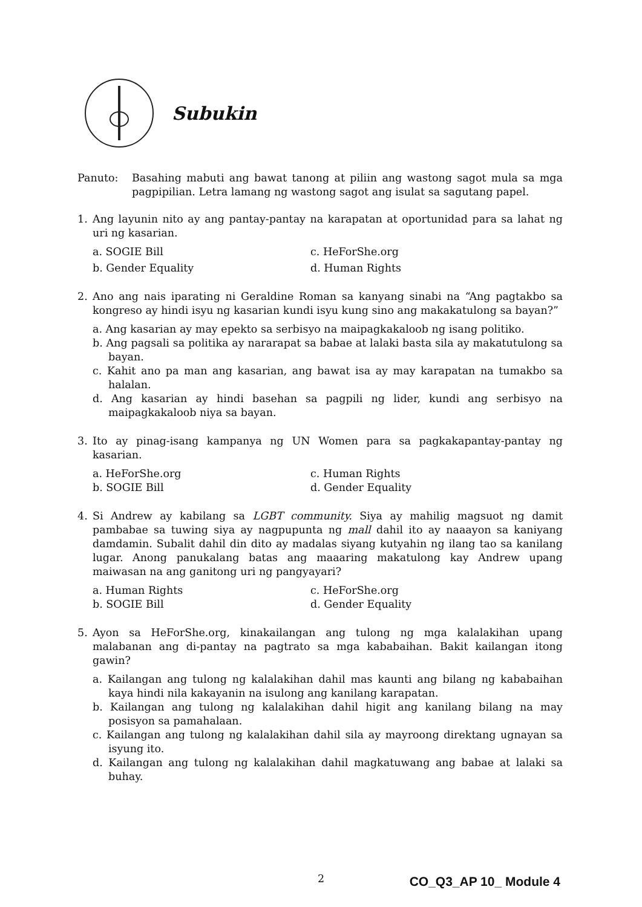Subukin
Panuto: Basahing mabuti ang bawat tanong at piliin ang wastong sagot mula sa mga pagpipilian. Letra lamang ng wastong sagot ang isulat sa sagutang papel.
1. Ang layunin nito ay ang pantay-pantay na karapatan at oportunidad para sa lahat ng uri ng kasarian.
a. SOGIE Bill
c. HeForShe.org
b. Gender Equality
d. Human Rights
2. Ano ang nais iparating ni Geraldine Roman sa kanyang sinabi na “Ang pagtakbo sa kongreso ay hindi isyu ng kasarian kundi isyu kung sino ang makakatulong sa bayan?”
a. Ang kasarian ay may epekto sa serbisyo na maipagkakaloob ng isang politiko.
b. Ang pagsali sa politika ay nararapat sa babae at lalaki basta sila ay makatutulong sa bayan.
c. Kahit ano pa man ang kasarian, ang bawat isa ay may karapatan na tumakbo sa halalan.
d. Ang kasarian ay hindi basehan sa pagpili ng lider, kundi ang serbisyo na maipagkakaloob niya sa bayan.
3. Ito ay pinag-isang kampanya ng UN Women para sa pagkakapantay-pantay ng kasarian.
a. HeForShe.org
c. Human Rights
b. SOGIE Bill
d. Gender Equality
4. Si Andrew ay kabilang sa LGBT community. Siya ay mahilig magsuot ng damit pambabae sa tuwing siya ay nagpupunta ng mall dahil ito ay naaayon sa kaniyang damdamin. Subalit dahil din dito ay madalas siyang kutyahin ng ilang tao sa kanilang lugar. Anong panukalang batas ang maaaring makatulong kay Andrew upang maiwasan na ang ganitong uri ng pangyayari?
a. Human Rights
c. HeForShe.org
b. SOGIE Bill
d. Gender Equality
5. Ayon sa HeForShe.org, kinakailangan ang tulong ng mga kalalakihan upang malabanan ang di-pantay na pagtrato sa mga kababaihan. Bakit kailangan itong gawin?
a. Kailangan ang tulong ng kalalakihan dahil mas kaunti ang bilang ng kababaihan kaya hindi nila kakayanin na isulong ang kanilang karapatan.
b. Kailangan ang tulong ng kalalakihan dahil higit ang kanilang bilang na may posisyon sa pamahalaan.
c. Kailangan ang tulong ng kalalakihan dahil sila ay mayroong direktang ugnayan sa isyung ito.
d. Kailangan ang tulong ng kalalakihan dahil magkatuwang ang babae at lalaki sa buhay.
2 CO_Q3_AP 10_ Module 4